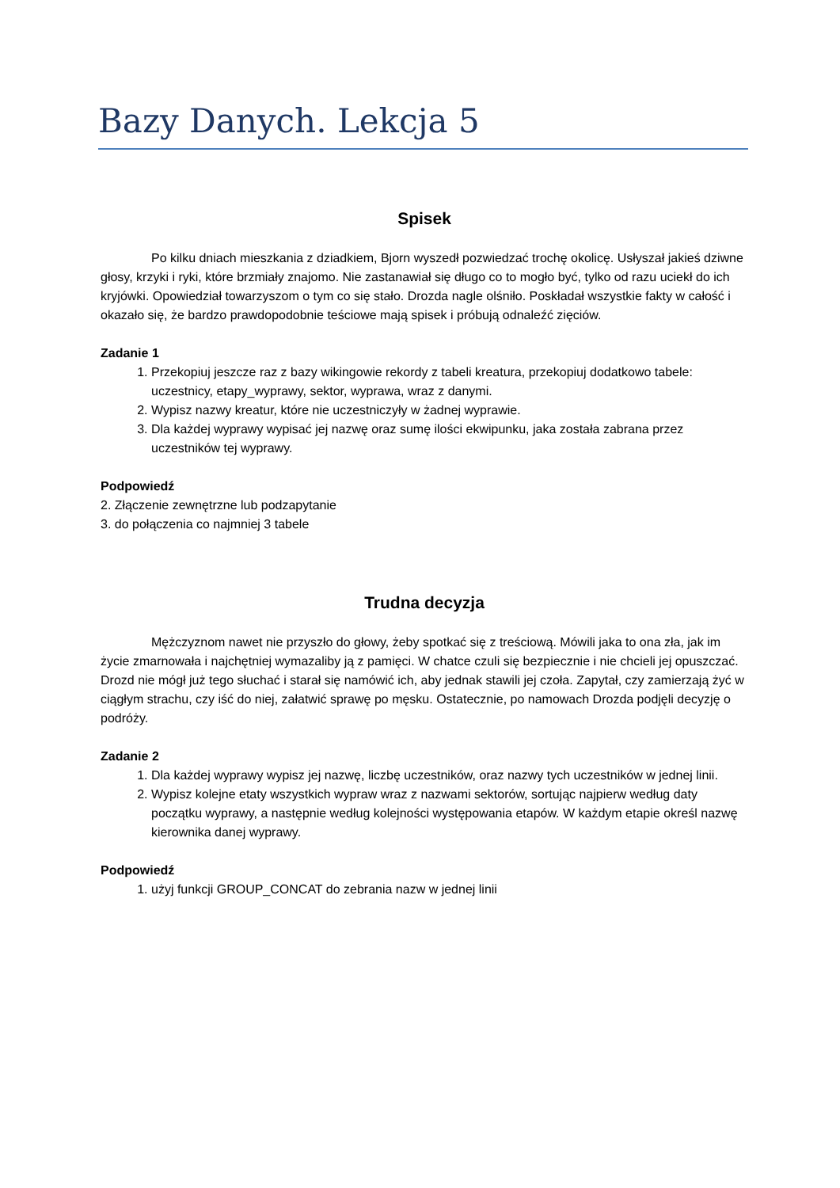Bazy Danych. Lekcja 5
Spisek
Po kilku dniach mieszkania z dziadkiem, Bjorn wyszedł pozwiedzać trochę okolicę. Usłyszał jakieś dziwne głosy, krzyki i ryki, które brzmiały znajomo. Nie zastanawiał się długo co to mogło być, tylko od razu uciekł do ich kryjówki. Opowiedział towarzyszom o tym co się stało. Drozda nagle olśniło. Poskładał wszystkie fakty w całość i okazało się, że bardzo prawdopodobnie teściowe mają spisek i próbują odnaleźć zięciów.
Zadanie 1
1. Przekopiuj jeszcze raz z bazy wikingowie rekordy z tabeli kreatura, przekopiuj dodatkowo tabele: uczestnicy, etapy_wyprawy, sektor, wyprawa, wraz z danymi.
2. Wypisz nazwy kreatur, które nie uczestniczyły w żadnej wyprawie.
3. Dla każdej wyprawy wypisać jej nazwę oraz sumę ilości ekwipunku, jaka została zabrana przez uczestników tej wyprawy.
Podpowiedź
2. Złączenie zewnętrzne lub podzapytanie
3. do połączenia co najmniej 3 tabele
Trudna decyzja
Mężczyznom nawet nie przyszło do głowy, żeby spotkać się z treściową. Mówili jaka to ona zła, jak im życie zmarnowała i najchętniej wymazaliby ją z pamięci. W chatce czuli się bezpiecznie i nie chcieli jej opuszczać. Drozd nie mógł już tego słuchać i starał się namówić ich, aby jednak stawili jej czoła. Zapytał, czy zamierzają żyć w ciągłym strachu, czy iść do niej, załatwić sprawę po męsku. Ostatecznie, po namowach Drozda podjęli decyzję o podróży.
Zadanie 2
1. Dla każdej wyprawy wypisz jej nazwę, liczbę uczestników, oraz nazwy tych uczestników w jednej linii.
2. Wypisz kolejne etaty wszystkich wypraw wraz z nazwami sektorów, sortując najpierw według daty początku wyprawy, a następnie według kolejności występowania etapów. W każdym etapie określ nazwę kierownika danej wyprawy.
Podpowiedź
1. użyj funkcji GROUP_CONCAT do zebrania nazw w jednej linii